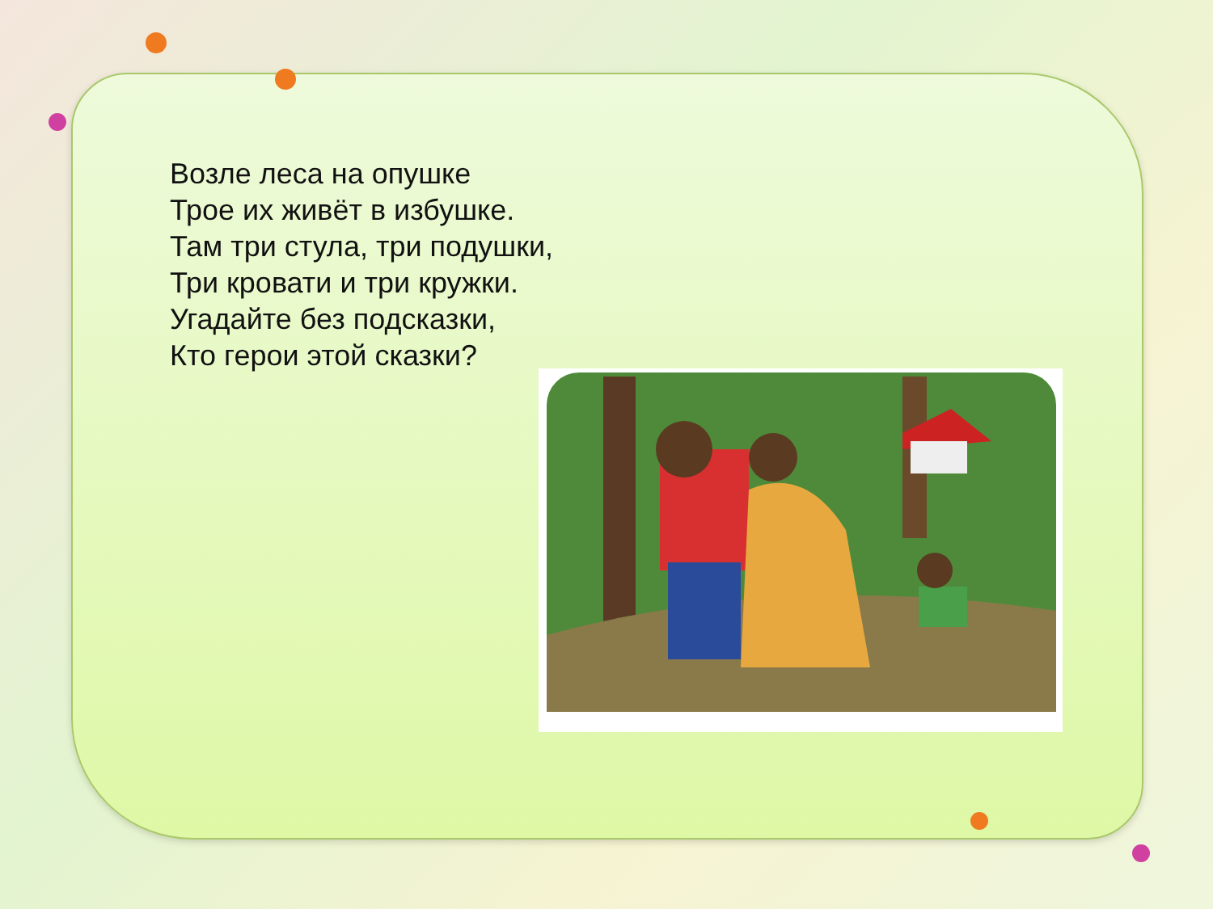Возле леса на опушке
Трое их живёт в избушке.
Там три стула, три подушки,
Три кровати и три кружки.
Угадайте без подсказки,
Кто герои этой сказки?